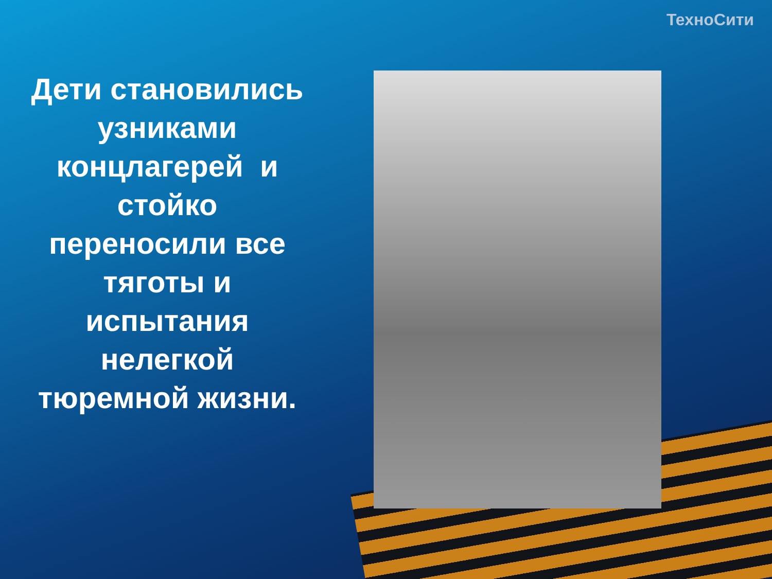ТехноСити
Дети становились узниками концлагерей и стойко переносили все тяготы и испытания нелегкой тюремной жизни.